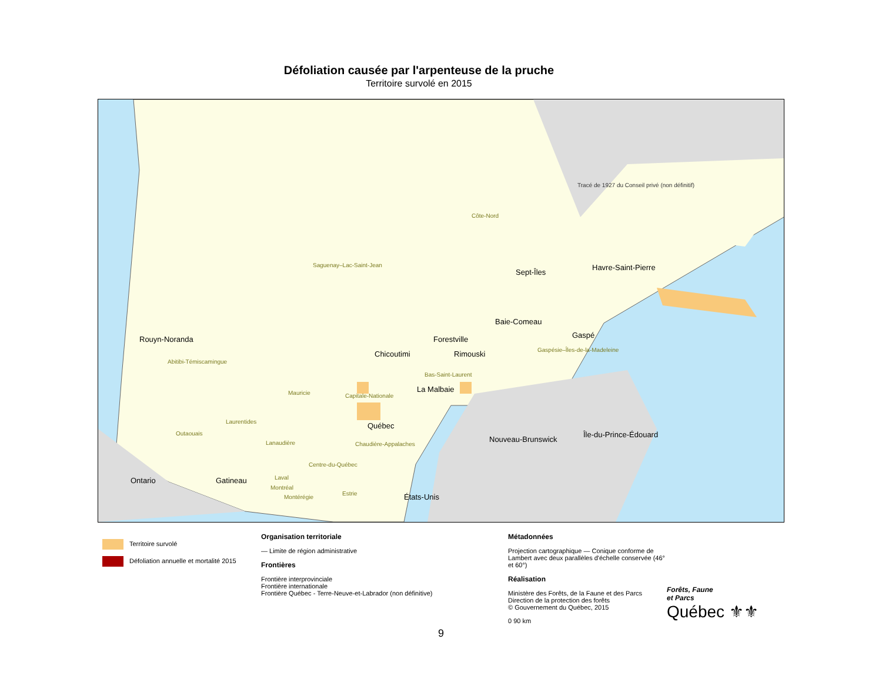Défoliation causée par l'arpenteuse de la pruche
Territoire survolé en 2015
Rouyn-Noranda
Chicoutimi
La Malbaie
Québec
Baie-Comeau
Forestville
Rimouski
Sept-Îles
Havre-Saint-Pierre
Gaspé
Gatineau
Ontario
Nouveau-Brunswick
Île-du-Prince-Édouard
États-Unis
Côte-Nord
Saguenay–Lac-Saint-Jean
Abitibi-Témiscamingue
Mauricie Capitale-Nationale
Bas-Saint-Laurent
Gaspésie–Îles-de-la-Madeleine
Laurentides
Outaouais
Lanaudière Chaudière-Appalaches
Centre-du-Québec
Laval
Montréal
Montérégie
Estrie
Tracé de 1927 du Conseil privé (non définitif)
Territoire survolé
Défoliation annuelle et mortalité 2015
Organisation territoriale
— Limite de région administrative
Frontières
Frontière interprovinciale
Frontière internationale
Frontière Québec - Terre-Neuve-et-Labrador (non définitive)
Métadonnées
Projection cartographique — Conique conforme de Lambert avec deux parallèles d'échelle conservée (46° et 60°)
Réalisation
Ministère des Forêts, de la Faune et des Parcs
Direction de la protection des forêts
© Gouvernement du Québec, 2015
0 90 km
Forêts, Faune
et Parcs
Québec ⚜⚜
9